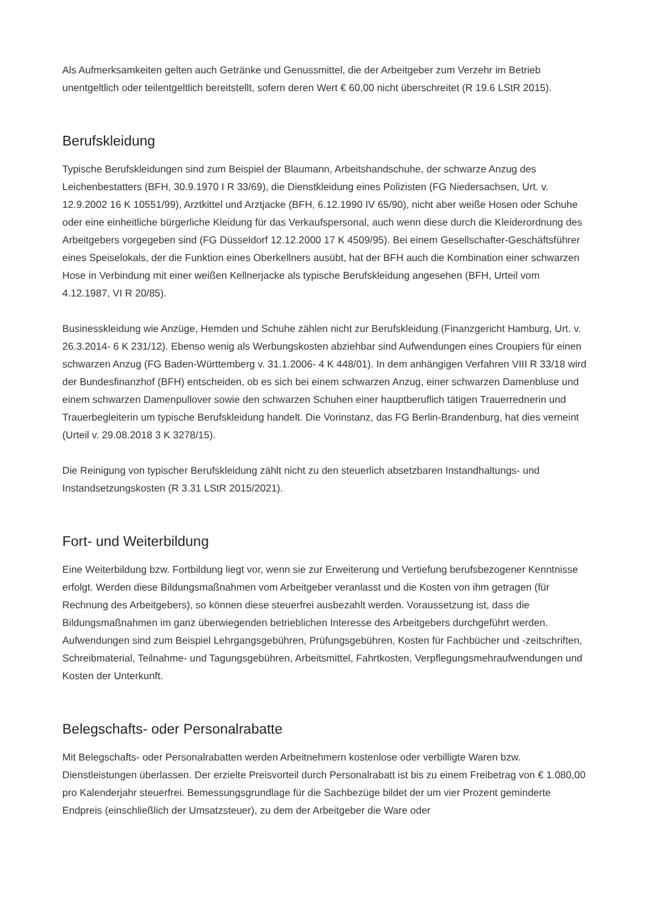Als Aufmerksamkeiten gelten auch Getränke und Genussmittel, die der Arbeitgeber zum Verzehr im Betrieb unentgeltlich oder teilentgeltlich bereitstellt, sofern deren Wert € 60,00 nicht überschreitet (R 19.6 LStR 2015).
Berufskleidung
Typische Berufskleidungen sind zum Beispiel der Blaumann, Arbeitshandschuhe, der schwarze Anzug des Leichenbestatters (BFH, 30.9.1970 I R 33/69), die Dienstkleidung eines Polizisten (FG Niedersachsen, Urt. v. 12.9.2002 16 K 10551/99), Arztkittel und Arztjacke (BFH, 6.12.1990 IV 65/90), nicht aber weiße Hosen oder Schuhe oder eine einheitliche bürgerliche Kleidung für das Verkaufspersonal, auch wenn diese durch die Kleiderordnung des Arbeitgebers vorgegeben sind (FG Düsseldorf 12.12.2000 17 K 4509/95). Bei einem Gesellschafter-Geschäftsführer eines Speiselokals, der die Funktion eines Oberkellners ausübt, hat der BFH auch die Kombination einer schwarzen Hose in Verbindung mit einer weißen Kellnerjacke als typische Berufskleidung angesehen (BFH, Urteil vom 4.12.1987, VI R 20/85).
Businesskleidung wie Anzüge, Hemden und Schuhe zählen nicht zur Berufskleidung (Finanzgericht Hamburg, Urt. v. 26.3.2014- 6 K 231/12). Ebenso wenig als Werbungskosten abziehbar sind Aufwendungen eines Croupiers für einen schwarzen Anzug (FG Baden-Württemberg v. 31.1.2006- 4 K 448/01). In dem anhängigen Verfahren VIII R 33/18 wird der Bundesfinanzhof (BFH) entscheiden, ob es sich bei einem schwarzen Anzug, einer schwarzen Damenbluse und einem schwarzen Damenpullover sowie den schwarzen Schuhen einer hauptberuflich tätigen Trauerrednerin und Trauerbegleiterin um typische Berufskleidung handelt. Die Vorinstanz, das FG Berlin-Brandenburg, hat dies verneint (Urteil v. 29.08.2018 3 K 3278/15).
Die Reinigung von typischer Berufskleidung zählt nicht zu den steuerlich absetzbaren Instandhaltungs- und Instandsetzungskosten (R 3.31 LStR 2015/2021).
Fort- und Weiterbildung
Eine Weiterbildung bzw. Fortbildung liegt vor, wenn sie zur Erweiterung und Vertiefung berufsbezogener Kenntnisse erfolgt. Werden diese Bildungsmaßnahmen vom Arbeitgeber veranlasst und die Kosten von ihm getragen (für Rechnung des Arbeitgebers), so können diese steuerfrei ausbezahlt werden. Voraussetzung ist, dass die Bildungsmaßnahmen im ganz überwiegenden betrieblichen Interesse des Arbeitgebers durchgeführt werden. Aufwendungen sind zum Beispiel Lehrgangsgebühren, Prüfungsgebühren, Kosten für Fachbücher und -zeitschriften, Schreibmaterial, Teilnahme- und Tagungsgebühren, Arbeitsmittel, Fahrtkosten, Verpflegungsmehraufwendungen und Kosten der Unterkunft.
Belegschafts- oder Personalrabatte
Mit Belegschafts- oder Personalrabatten werden Arbeitnehmern kostenlose oder verbilligte Waren bzw. Dienstleistungen überlassen. Der erzielte Preisvorteil durch Personalrabatt ist bis zu einem Freibetrag von € 1.080,00 pro Kalenderjahr steuerfrei. Bemessungsgrundlage für die Sachbezüge bildet der um vier Prozent geminderte Endpreis (einschließlich der Umsatzsteuer), zu dem der Arbeitgeber die Ware oder